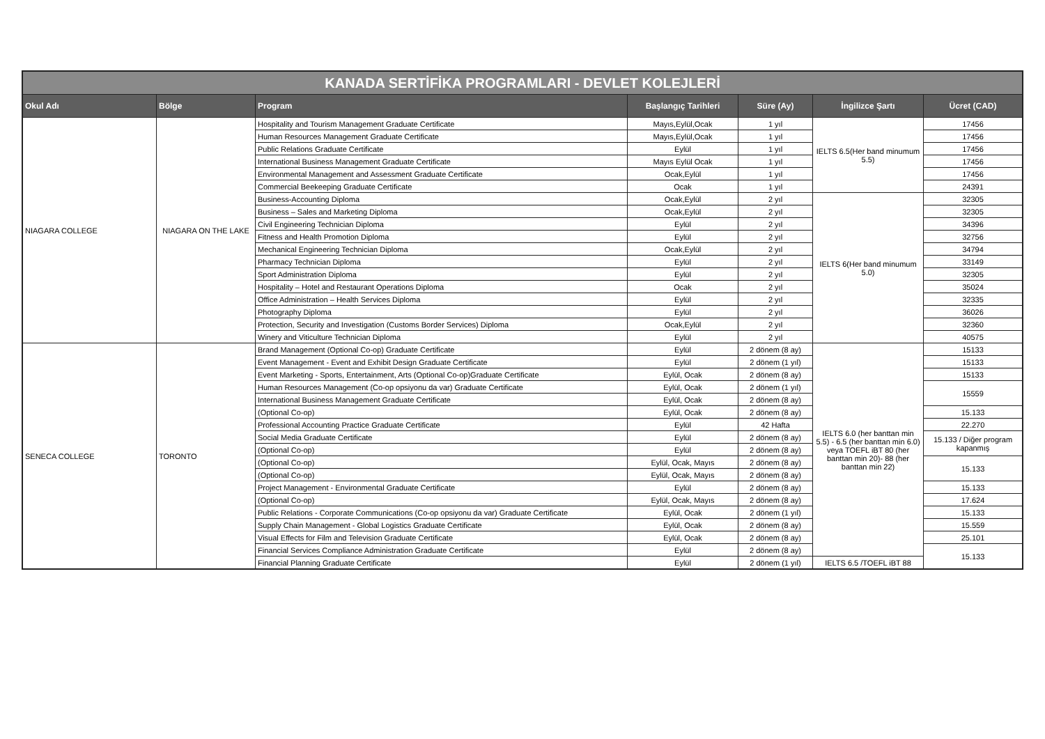| KANADA SERTİFİKA PROGRAMLARI - DEVLET KOLEJLERİ | | | | | | |
| --- | --- | --- | --- | --- | --- | --- |
| Okul Adı | Bölge | Program | Başlangıç Tarihleri | Süre (Ay) | İngilizce Şartı | Ücret (CAD) |
| NIAGARA COLLEGE | NIAGARA ON THE LAKE | Hospitality and Tourism Management Graduate Certificate | Mayıs,Eylül,Ocak | 1 yıl | IELTS 6.5(Her band minumum 5.5) | 17456 |
| | | Human Resources Management Graduate Certificate | Mayıs,Eylül,Ocak | 1 yıl | | 17456 |
| | | Public Relations Graduate Certificate | Eylül | 1 yıl | | 17456 |
| | | International Business Management Graduate Certificate | Mayıs Eylül Ocak | 1 yıl | | 17456 |
| | | Environmental Management and Assessment Graduate Certificate | Ocak,Eylül | 1 yıl | | 17456 |
| | | Commercial Beekeeping Graduate Certificate | Ocak | 1 yıl | | 24391 |
| | | Business-Accounting Diploma | Ocak,Eylül | 2 yıl | IELTS 6(Her band minumum 5.0) | 32305 |
| | | Business – Sales and Marketing Diploma | Ocak,Eylül | 2 yıl | | 32305 |
| | | Civil Engineering Technician Diploma | Eylül | 2 yıl | | 34396 |
| | | Fitness and Health Promotion Diploma | Eylül | 2 yıl | | 32756 |
| | | Mechanical Engineering Technician Diploma | Ocak,Eylül | 2 yıl | | 34794 |
| | | Pharmacy Technician Diploma | Eylül | 2 yıl | | 33149 |
| | | Sport Administration Diploma | Eylül | 2 yıl | | 32305 |
| | | Hospitality – Hotel and Restaurant Operations Diploma | Ocak | 2 yıl | | 35024 |
| | | Office Administration – Health Services Diploma | Eylül | 2 yıl | | 32335 |
| | | Photography Diploma | Eylül | 2 yıl | | 36026 |
| | | Protection, Security and Investigation (Customs Border Services) Diploma | Ocak,Eylül | 2 yıl | | 32360 |
| | | Winery and Viticulture Technician Diploma | Eylül | 2 yıl | | 40575 |
| SENECA COLLEGE | TORONTO | Brand Management (Optional Co-op) Graduate Certificate | Eylül | 2 dönem (8 ay) | IELTS 6.0 (her banttan min 5.5) - 6.5 (her banttan min 6.0) veya TOEFL iBT 80 (her banttan min 20)- 88 (her banttan min 22) | 15133 |
| | | Event Management - Event and Exhibit Design Graduate Certificate | Eylül | 2 dönem (1 yıl) | | 15133 |
| | | Event Marketing - Sports, Entertainment, Arts (Optional Co-op)Graduate Certificate | Eylül, Ocak | 2 dönem (8 ay) | | 15133 |
| | | Human Resources Management (Co-op opsiyonu da var) Graduate Certificate | Eylül, Ocak | 2 dönem (1 yıl) | | 15559 |
| | | International Business Management Graduate Certificate | Eylül, Ocak | 2 dönem (8 ay) | | |
| | | (Optional Co-op) | Eylül, Ocak | 2 dönem (8 ay) | | 15.133 |
| | | Professional Accounting Practice Graduate Certificate | Eylül | 42 Hafta | | 22.270 |
| | | Social Media Graduate Certificate | Eylül | 2 dönem (8 ay) | | 15.133 / Diğer program kapanmış |
| | | (Optional Co-op) | Eylül | 2 dönem (8 ay) | | |
| | | (Optional Co-op) | Eylül, Ocak, Mayıs | 2 dönem (8 ay) | | 15.133 |
| | | (Optional Co-op) | Eylül, Ocak, Mayıs | 2 dönem (8 ay) | | |
| | | Project Management - Environmental Graduate Certificate | Eylül | 2 dönem (8 ay) | | 15.133 |
| | | (Optional Co-op) | Eylül, Ocak, Mayıs | 2 dönem (8 ay) | | 17.624 |
| | | Public Relations - Corporate Communications (Co-op opsiyonu da var) Graduate Certificate | Eylül, Ocak | 2 dönem (1 yıl) | | 15.133 |
| | | Supply Chain Management - Global Logistics Graduate Certificate | Eylül, Ocak | 2 dönem (8 ay) | | 15.559 |
| | | Visual Effects for Film and Television Graduate Certificate | Eylül, Ocak | 2 dönem (8 ay) | | 25.101 |
| | | Financial Services Compliance Administration Graduate Certificate | Eylül | 2 dönem (8 ay) | | 15.133 |
| | | Financial Planning Graduate Certificate | Eylül | 2 dönem (1 yıl) | IELTS 6.5 /TOEFL iBT 88 | |